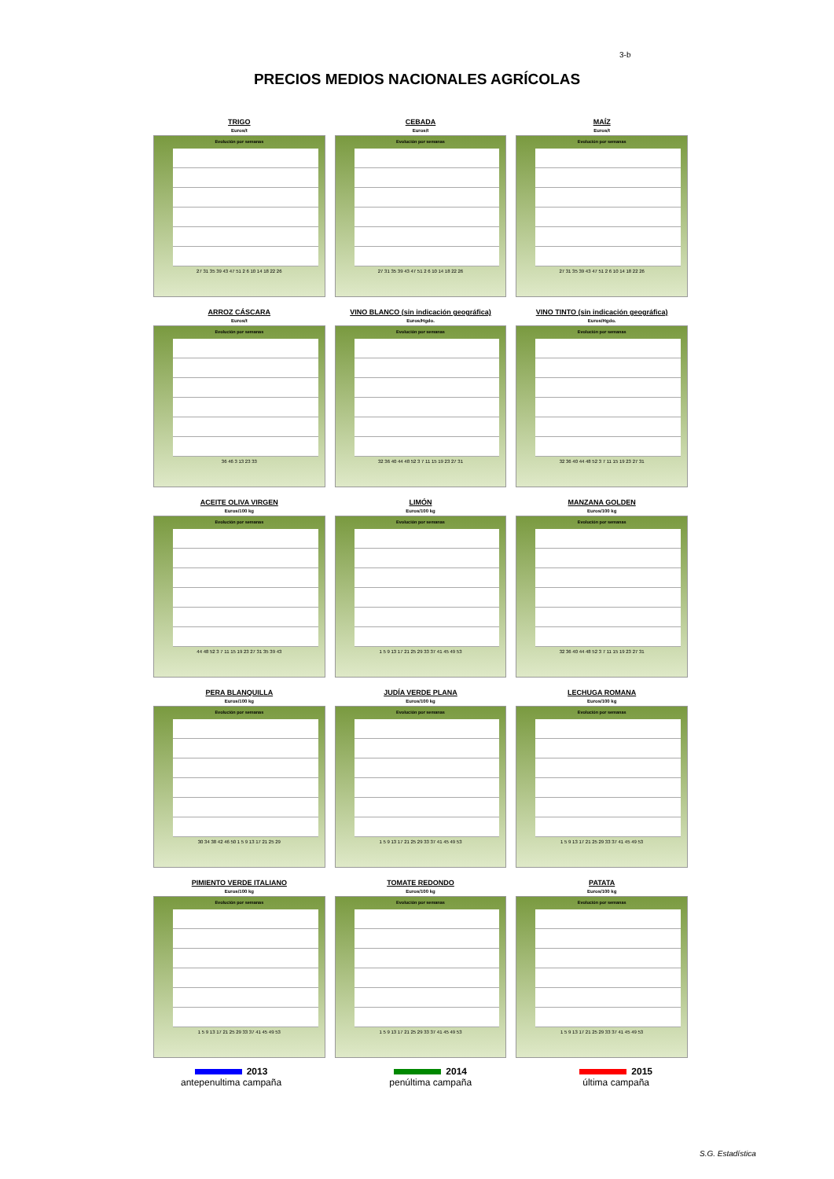3-b
PRECIOS MEDIOS NACIONALES AGRÍCOLAS
TRIGO
Euros/t
Evolución por semanas
27 31 35 39 43 47 51 2 6 10 14 18 22 26
CEBADA
Euros/t
Evolución por semanas
27 31 35 39 43 47 51 2 6 10 14 18 22 26
MAÍZ
Euros/t
Evolución por semanas
27 31 35 39 43 47 51 2 6 10 14 18 22 26
ARROZ CÁSCARA
Euros/t
Evolución por semanas
36 46 3 13 23 33
VINO BLANCO (sin indicación geográfica)
Euros/Hgdo.
Evolución por semanas
32 36 40 44 48 52 3 7 11 15 19 23 27 31
VINO TINTO (sin indicación geográfica)
Euros/Hgdo.
Evolución por semanas
32 36 40 44 48 52 3 7 11 15 19 23 27 31
ACEITE OLIVA VIRGEN
Euros/100 kg
Evolución por semanas
44 48 52 3 7 11 15 19 23 27 31 35 39 43
LIMÓN
Euros/100 kg
Evolución por semanas
1 5 9 13 17 21 25 29 33 37 41 45 49 53
MANZANA GOLDEN
Euros/100 kg
Evolución por semanas
32 36 40 44 48 52 3 7 11 15 19 23 27 31
PERA BLANQUILLA
Euros/100 kg
Evolución por semanas
30 34 38 42 46 50 1 5 9 13 17 21 25 29
JUDÍA VERDE PLANA
Euros/100 kg
Evolución por semanas
1 5 9 13 17 21 25 29 33 37 41 45 49 53
LECHUGA ROMANA
Euros/100 kg
Evolución por semanas
1 5 9 13 17 21 25 29 33 37 41 45 49 53
PIMIENTO VERDE ITALIANO
Euros/100 kg
Evolución por semanas
1 5 9 13 17 21 25 29 33 37 41 45 49 53
TOMATE REDONDO
Euros/100 kg
Evolución por semanas
1 5 9 13 17 21 25 29 33 37 41 45 49 53
PATATA
Euros/100 kg
Evolución por semanas
1 5 9 13 17 21 25 29 33 37 41 45 49 53
2013
antepenultima campaña
2014
penúltima campaña
2015
última campaña
S.G. Estadística